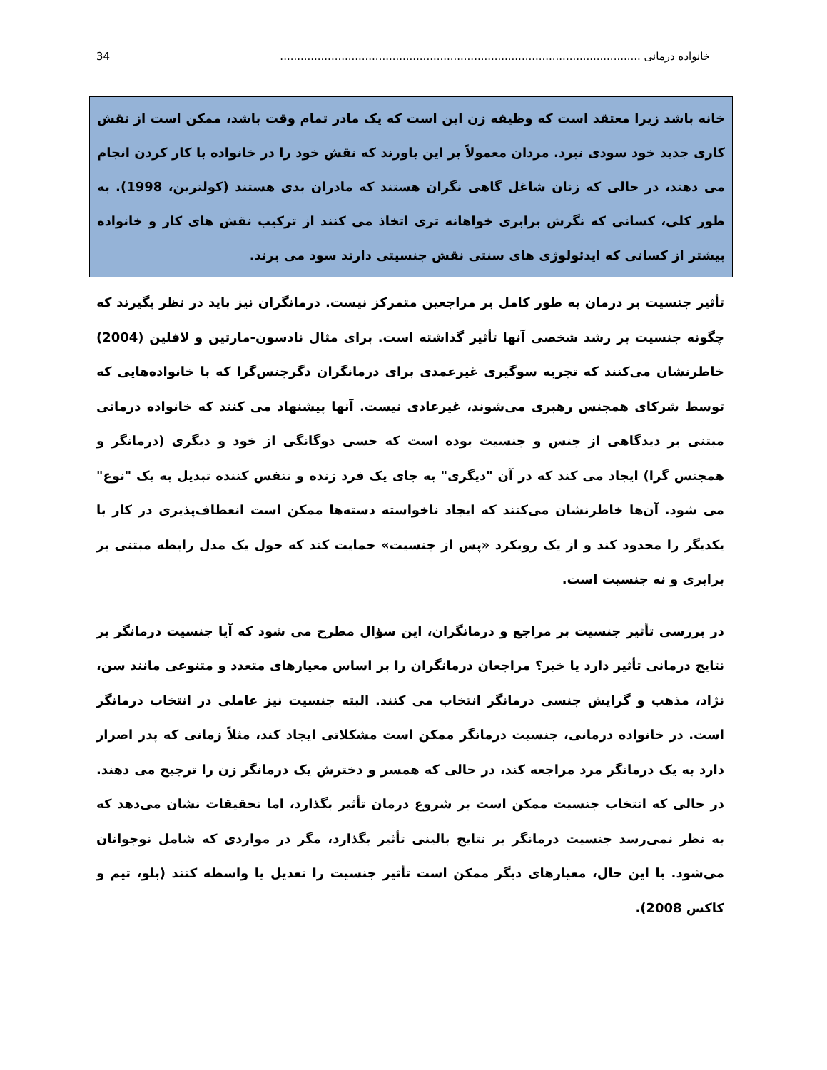خانواده درمانی .......................................................................................................... 34
خانه باشد زیرا معتقد است که وظیفه زن این است که یک مادر تمام وقت باشد، ممکن است از نقش کاری جدید خود سودی نبرد. مردان معمولاً بر این باورند که نقش خود را در خانواده با کار کردن انجام می دهند، در حالی که زنان شاغل گاهی نگران هستند که مادران بدی هستند (کولترین، 1998). به طور کلی، کسانی که نگرش برابری خواهانه تری اتخاذ می کنند از ترکیب نقش های کار و خانواده بیشتر از کسانی که ایدئولوژی های سنتی نقش جنسیتی دارند سود می برند.
تأثیر جنسیت بر درمان به طور کامل بر مراجعین متمرکز نیست. درمانگران نیز باید در نظر بگیرند که چگونه جنسیت بر رشد شخصی آنها تأثیر گذاشته است. برای مثال نادسون-مارتین و لافلین (2004) خاطرنشان می‌کنند که تجربه سوگیری غیرعمدی برای درمانگران دگرجنس‌گرا که با خانواده‌هایی که توسط شرکای همجنس رهبری می‌شوند، غیرعادی نیست. آنها پیشنهاد می کنند که خانواده درمانی مبتنی بر دیدگاهی از جنس و جنسیت بوده است که حسی دوگانگی از خود و دیگری (درمانگر و همجنس گرا) ایجاد می کند که در آن "دیگری" به جای یک فرد زنده و تنفس کننده تبدیل به یک "نوع" می شود. آن‌ها خاطرنشان می‌کنند که ایجاد ناخواسته دسته‌ها ممکن است انعطاف‌پذیری در کار با یکدیگر را محدود کند و از یک رویکرد «پس از جنسیت» حمایت کند که حول یک مدل رابطه مبتنی بر برابری و نه جنسیت است.
در بررسی تأثیر جنسیت بر مراجع و درمانگران، این سؤال مطرح می شود که آیا جنسیت درمانگر بر نتایج درمانی تأثیر دارد یا خیر؟ مراجعان درمانگران را بر اساس معیارهای متعدد و متنوعی مانند سن، نژاد، مذهب و گرایش جنسی درمانگر انتخاب می کنند. البته جنسیت نیز عاملی در انتخاب درمانگر است. در خانواده درمانی، جنسیت درمانگر ممکن است مشکلاتی ایجاد کند، مثلاً زمانی که پدر اصرار دارد به یک درمانگر مرد مراجعه کند، در حالی که همسر و دخترش یک درمانگر زن را ترجیح می دهند. در حالی که انتخاب جنسیت ممکن است بر شروع درمان تأثیر بگذارد، اما تحقیقات نشان می‌دهد که به نظر نمی‌رسد جنسیت درمانگر بر نتایج بالینی تأثیر بگذارد، مگر در مواردی که شامل نوجوانان می‌شود. با این حال، معیارهای دیگر ممکن است تأثیر جنسیت را تعدیل یا واسطه کنند (بلو، تیم و کاکس 2008).